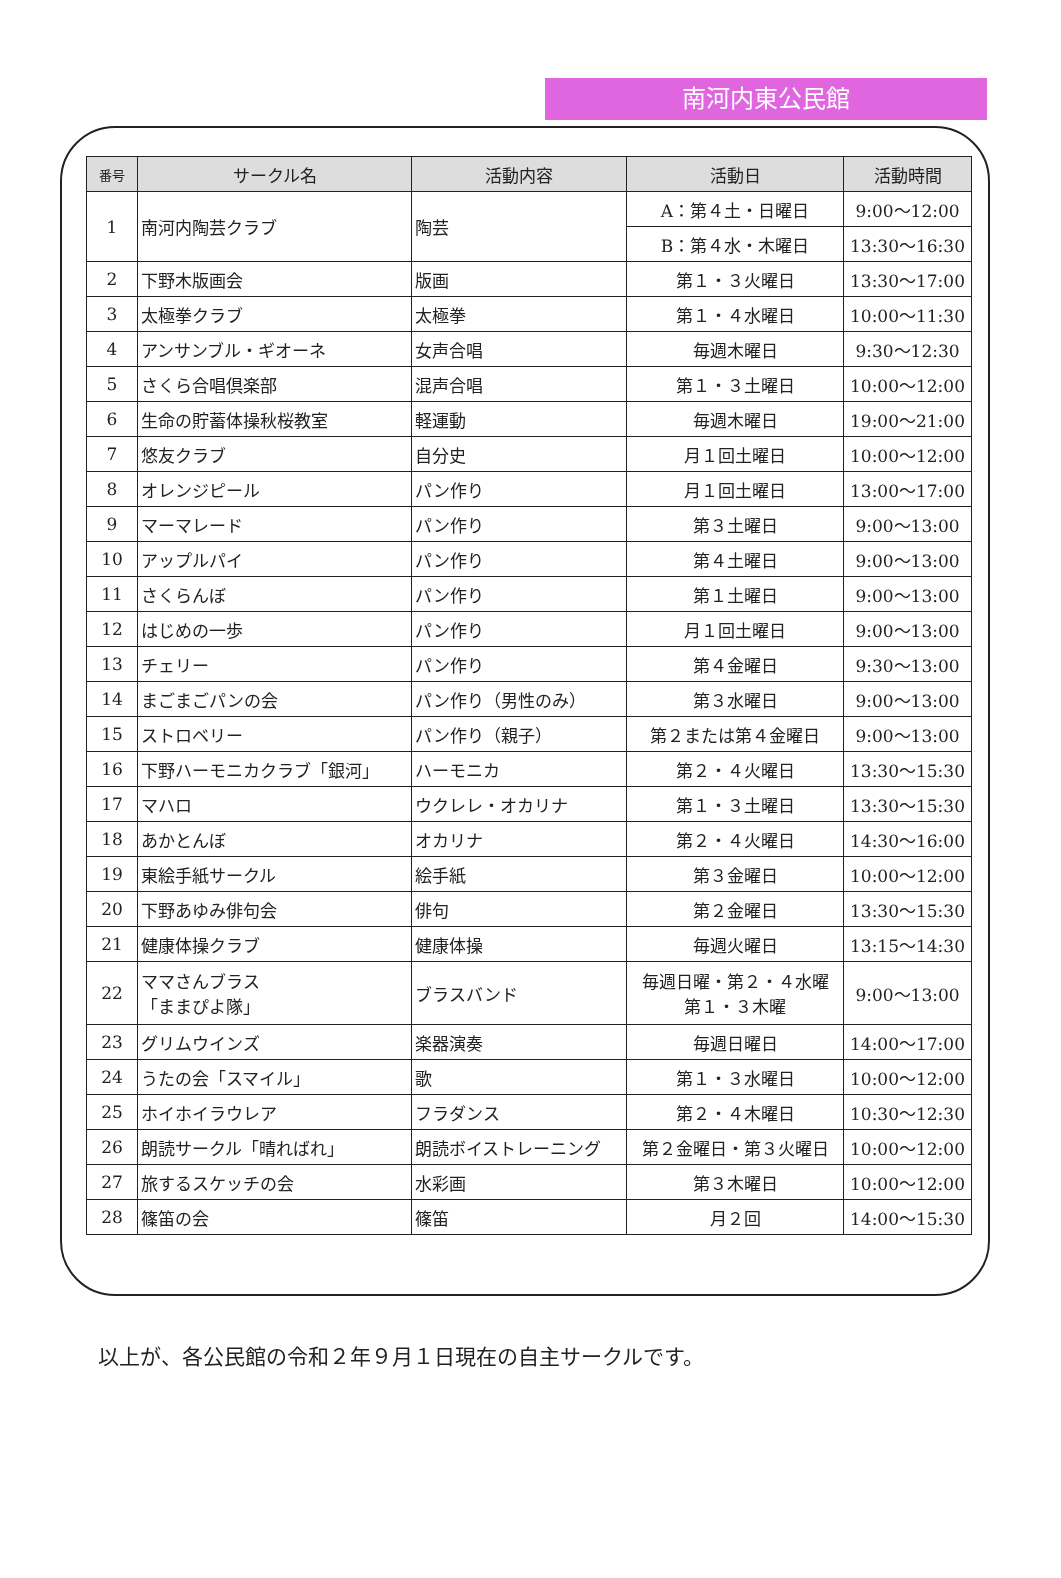南河内東公民館
| 番号 | サークル名 | 活動内容 | 活動日 | 活動時間 |
| --- | --- | --- | --- | --- |
| 1 | 南河内陶芸クラブ | 陶芸 | A：第４土・日曜日 | 9:00～12:00 |
| | | | B：第４水・木曜日 | 13:30～16:30 |
| 2 | 下野木版画会 | 版画 | 第１・３火曜日 | 13:30～17:00 |
| 3 | 太極拳クラブ | 太極拳 | 第１・４水曜日 | 10:00～11:30 |
| 4 | アンサンブル・ギオーネ | 女声合唱 | 毎週木曜日 | 9:30～12:30 |
| 5 | さくら合唱倶楽部 | 混声合唱 | 第１・３土曜日 | 10:00～12:00 |
| 6 | 生命の貯蓄体操秋桜教室 | 軽運動 | 毎週木曜日 | 19:00～21:00 |
| 7 | 悠友クラブ | 自分史 | 月１回土曜日 | 10:00～12:00 |
| 8 | オレンジピール | パン作り | 月１回土曜日 | 13:00～17:00 |
| 9 | マーマレード | パン作り | 第３土曜日 | 9:00～13:00 |
| 10 | アップルパイ | パン作り | 第４土曜日 | 9:00～13:00 |
| 11 | さくらんぼ | パン作り | 第１土曜日 | 9:00～13:00 |
| 12 | はじめの一歩 | パン作り | 月１回土曜日 | 9:00～13:00 |
| 13 | チェリー | パン作り | 第４金曜日 | 9:30～13:00 |
| 14 | まごまごパンの会 | パン作り（男性のみ） | 第３水曜日 | 9:00～13:00 |
| 15 | ストロベリー | パン作り（親子） | 第２または第４金曜日 | 9:00～13:00 |
| 16 | 下野ハーモニカクラブ「銀河」 | ハーモニカ | 第２・４火曜日 | 13:30～15:30 |
| 17 | マハロ | ウクレレ・オカリナ | 第１・３土曜日 | 13:30～15:30 |
| 18 | あかとんぼ | オカリナ | 第２・４火曜日 | 14:30～16:00 |
| 19 | 東絵手紙サークル | 絵手紙 | 第３金曜日 | 10:00～12:00 |
| 20 | 下野あゆみ俳句会 | 俳句 | 第２金曜日 | 13:30～15:30 |
| 21 | 健康体操クラブ | 健康体操 | 毎週火曜日 | 13:15～14:30 |
| 22 | ママさんブラス 「ままぴよ隊」 | ブラスバンド | 毎週日曜・第２・４水曜 第１・３木曜 | 9:00～13:00 |
| 23 | グリムウインズ | 楽器演奏 | 毎週日曜日 | 14:00～17:00 |
| 24 | うたの会「スマイル」 | 歌 | 第１・３水曜日 | 10:00～12:00 |
| 25 | ホイホイラウレア | フラダンス | 第２・４木曜日 | 10:30～12:30 |
| 26 | 朗読サークル「晴ればれ」 | 朗読ボイストレーニング | 第２金曜日・第３火曜日 | 10:00～12:00 |
| 27 | 旅するスケッチの会 | 水彩画 | 第３木曜日 | 10:00～12:00 |
| 28 | 篠笛の会 | 篠笛 | 月２回 | 14:00～15:30 |
以上が、各公民館の令和２年９月１日現在の自主サークルです。